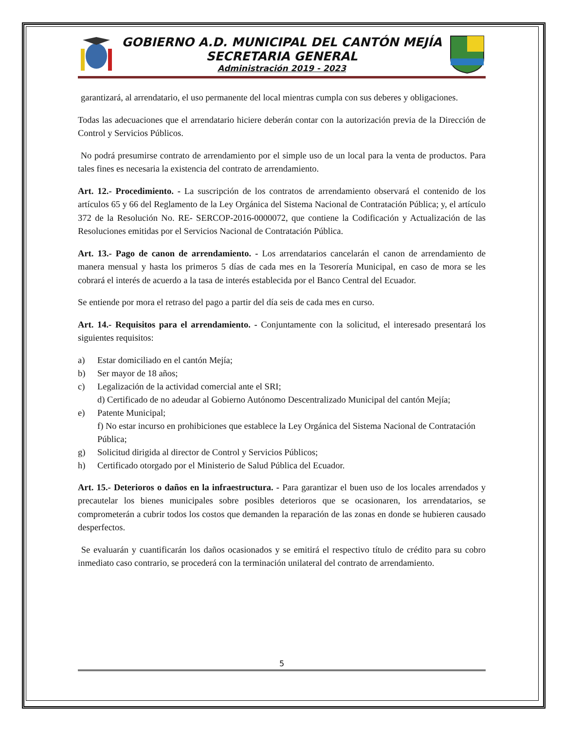GOBIERNO A.D. MUNICIPAL DEL CANTÓN MEJÍA
SECRETARIA GENERAL
Administración 2019 - 2023
garantizará, al arrendatario, el uso permanente del local mientras cumpla con sus deberes y obligaciones.
Todas las adecuaciones que el arrendatario hiciere deberán contar con la autorización previa de la Dirección de Control y Servicios Públicos.
No podrá presumirse contrato de arrendamiento por el simple uso de un local para la venta de productos. Para tales fines es necesaria la existencia del contrato de arrendamiento.
Art. 12.- Procedimiento. - La suscripción de los contratos de arrendamiento observará el contenido de los artículos 65 y 66 del Reglamento de la Ley Orgánica del Sistema Nacional de Contratación Pública; y, el artículo 372 de la Resolución No. RE- SERCOP-2016-0000072, que contiene la Codificación y Actualización de las Resoluciones emitidas por el Servicios Nacional de Contratación Pública.
Art. 13.- Pago de canon de arrendamiento. - Los arrendatarios cancelarán el canon de arrendamiento de manera mensual y hasta los primeros 5 días de cada mes en la Tesorería Municipal, en caso de mora se les cobrará el interés de acuerdo a la tasa de interés establecida por el Banco Central del Ecuador.
Se entiende por mora el retraso del pago a partir del día seis de cada mes en curso.
Art. 14.- Requisitos para el arrendamiento. - Conjuntamente con la solicitud, el interesado presentará los siguientes requisitos:
a) Estar domiciliado en el cantón Mejía;
b) Ser mayor de 18 años;
c) Legalización de la actividad comercial ante el SRI;
d) Certificado de no adeudar al Gobierno Autónomo Descentralizado Municipal del cantón Mejía;
e) Patente Municipal;
f) No estar incurso en prohibiciones que establece la Ley Orgánica del Sistema Nacional de Contratación Pública;
g) Solicitud dirigida al director de Control y Servicios Públicos;
h) Certificado otorgado por el Ministerio de Salud Pública del Ecuador.
Art. 15.- Deterioros o daños en la infraestructura. - Para garantizar el buen uso de los locales arrendados y precautelar los bienes municipales sobre posibles deterioros que se ocasionaren, los arrendatarios, se comprometerán a cubrir todos los costos que demanden la reparación de las zonas en donde se hubieren causado desperfectos.
Se evaluarán y cuantificarán los daños ocasionados y se emitirá el respectivo título de crédito para su cobro inmediato caso contrario, se procederá con la terminación unilateral del contrato de arrendamiento.
5